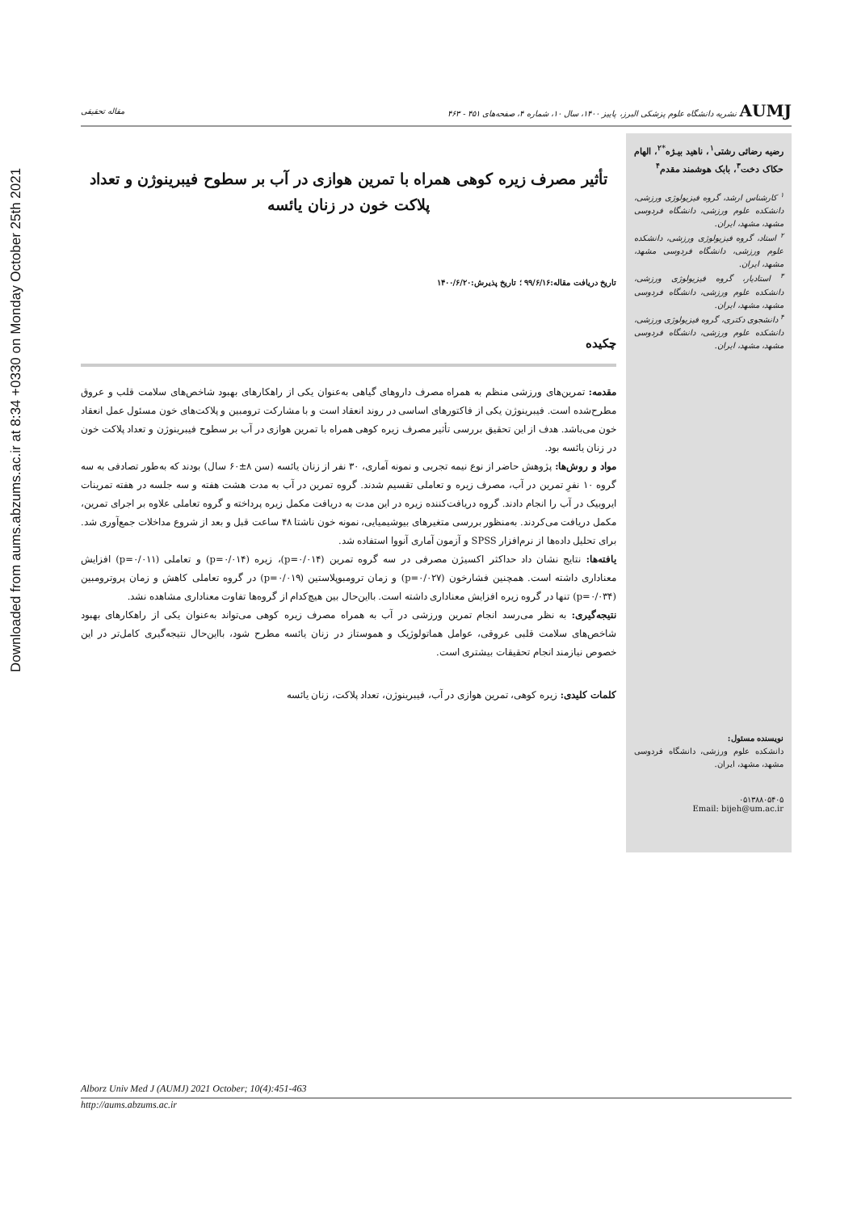Downloaded from aums.abzums.ac.ir at 8:34 +0330 on Monday October 25th 2021
AUMJ نشریه دانشگاه علوم پزشکی البرز، پاییز ۱۴۰۰، سال ۱۰، شماره ۴، صفحه‌های ۴۵۱ - ۴۶۳ مقاله تحقیقی
رضیه رضائی رشتی<sup>۱</sup>، ناهید بیـژه<sup>*۲</sup>، الهام حکاک دخت<sup>۳</sup>، بابک هوشمند مقدم<sup>۴</sup>
<sup>۱</sup> کارشناس ارشد، گروه فیزیولوژی ورزشی، دانشکده علوم ورزشی، دانشگاه فردوسی مشهد، مشهد، ایران.
<sup>۲</sup> استاد، گروه فیزیولوژی ورزشی، دانشکده علوم ورزشی، دانشگاه فردوسی مشهد، مشهد، ایران.
<sup>۳</sup> استادیار، گروه فیزیولوژی ورزشی، دانشکده علوم ورزشی، دانشگاه فردوسی مشهد، مشهد، ایران.
<sup>۴</sup> دانشجوی دکتری، گروه فیزیولوژی ورزشی، دانشکده علوم ورزشی، دانشگاه فردوسی مشهد، مشهد، ایران.
نویسنده مسئول:
دانشکده علوم ورزشی، دانشگاه فردوسی مشهد، مشهد، ایران.
۰۵۱۳۸۸۰۵۴۰۵
Email: bijeh@um.ac.ir
تأثیر مصرف زیره کوهی همراه با تمرین هوازی در آب بر سطوح فیبرینوژن و تعداد پلاکت خون در زنان یائسه
تاریخ دریافت مقاله:۹۹/۶/۱۶ ؛ تاریخ پذیرش:۱۴۰۰/۶/۲۰
چکیده
مقدمه: تمرین‌های ورزشی منظم به همراه مصرف داروهای گیاهی به‌عنوان یکی از راهکارهای بهبود شاخص‌های سلامت قلب و عروق مطرح‌شده است. فیبرینوژن یکی از فاکتورهای اساسی در روند انعقاد است و با مشارکت ترومبین و پلاکت‌های خون مسئول عمل انعقاد خون می‌باشد. هدف از این تحقیق بررسی تأثیر مصرف زیره کوهی همراه با تمرین هوازی در آب بر سطوح فیبرینوژن و تعداد پلاکت خون در زنان یائسه بود.
مواد و روش‌ها: پژوهش حاضر از نوع نیمه تجربی و نمونه آماری، ۳۰ نفر از زنان یائسه (سن ۸±۶۰ سال) بودند که به‌طور تصادفی به سه گروه ۱۰ نفرِ تمرین در آب، مصرف زیره و تعاملی تقسیم شدند. گروه تمرین در آب به مدت هشت هفته و سه جلسه در هفته تمرینات ایروبیک در آب را انجام دادند. گروه دریافت‌کننده زیره در این مدت به دریافت مکمل زیره پرداخته و گروه تعاملی علاوه بر اجرای تمرین، مکمل دریافت می‌کردند. به‌منظور بررسی متغیرهای بیوشیمیایی، نمونه خون ناشتا ۴۸ ساعت قبل و بعد از شروع مداخلات جمع‌آوری شد. برای تحلیل داده‌ها از نرم‌افزار SPSS و آزمون آماری آنووا استفاده شد.
یافته‌ها: نتایج نشان داد حداکثر اکسیژن مصرفی در سه گروه تمرین (p=۰/۰۱۴)، زیره (p=۰/۰۱۴) و تعاملی (p=۰/۰۱۱) افزایش معناداری داشته است. همچنین فشارخون (p=۰/۰۲۷) و زمان ترومبوپلاستین (p=۰/۰۱۹) در گروه تعاملی کاهش و زمان پروترومبین (p=۰/۰۳۴) تنها در گروه زیره افزایش معناداری داشته است. بااین‌حال بین هیچ‌کدام از گروه‌ها تفاوت معناداری مشاهده نشد.
نتیجه‌گیری: به نظر می‌رسد انجام تمرین ورزشی در آب به همراه مصرف زیره کوهی می‌تواند به‌عنوان یکی از راهکارهای بهبود شاخص‌های سلامت قلبی عروقی، عوامل هماتولوژیک و هموستاز در زنان یائسه مطرح شود، بااین‌حال نتیجه‌گیری کامل‌تر در این خصوص نیازمند انجام تحقیقات بیشتری است.
کلمات کلیدی: زیره کوهی، تمرین هوازی در آب، فیبرینوژن، تعداد پلاکت، زنان یائسه
Alborz Univ Med J (AUMJ) 2021 October; 10(4):451-463
http://aums.abzums.ac.ir